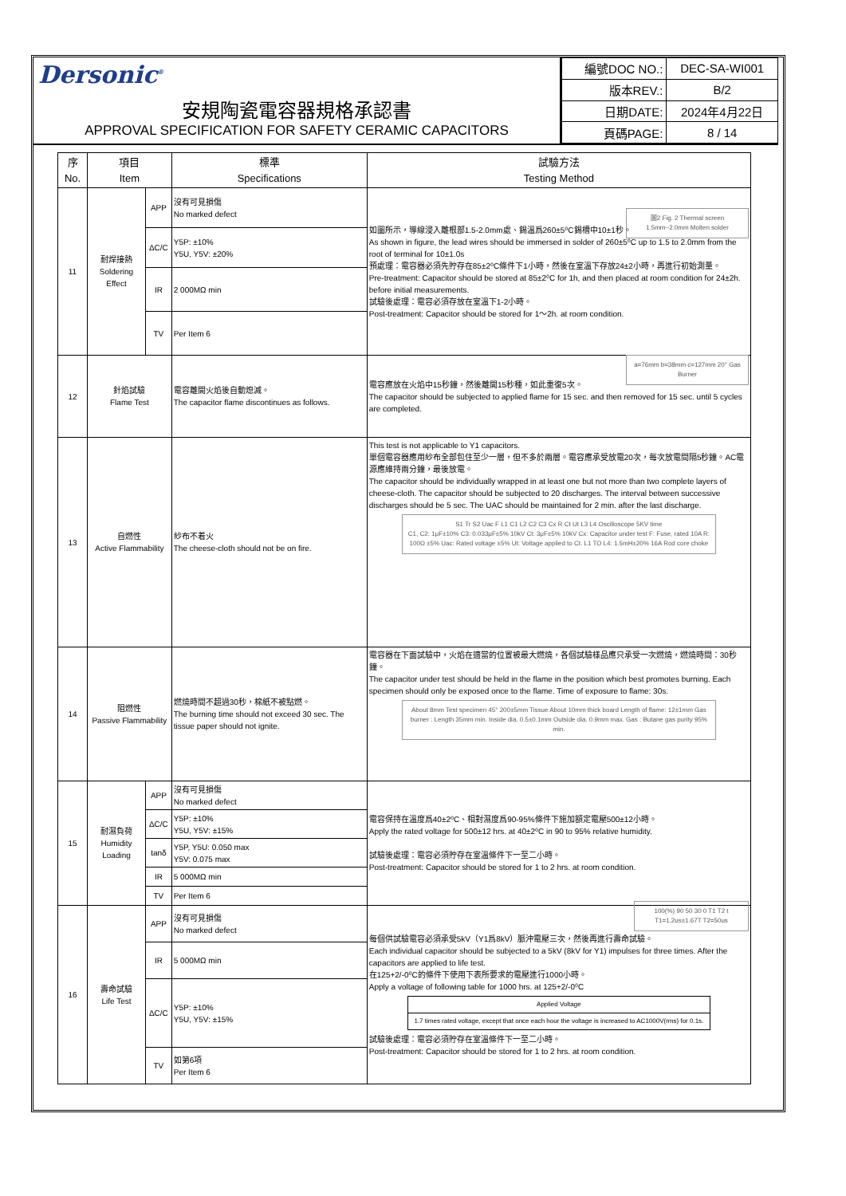Dersonic<sup>®</sup>
安規陶瓷電容器規格承認書
APPROVAL SPECIFICATION FOR SAFETY CERAMIC CAPACITORS
| 編號DOC NO.: | DEC-SA-WI001 |
| 版本REV.: | B/2 |
| 日期DATE: | 2024年4月22日 |
| 頁碼PAGE: | 8 / 14 |
| 序 No. | 項目 Item | | 標準 Specifications | 試驗方法 Testing Method |
| --- | --- | --- | --- | --- |
| 11 | 耐焊接熱 Soldering Effect | APP | 沒有可見損傷 No marked defect | 如圖所示，導線浸入離根部1.5-2.0mm處、錫溫爲260±5⁰C錫槽中10±1秒。 As shown in figure, the lead wires should be immersed in solder of 260±5⁰C up to 1.5 to 2.0mm from the root of terminal for 10±1.0s 圖2 Fig. 2 Thermal screen 1.5mm~2.0mm Molten solder 預處理：電容器必須先貯存在85±2⁰C條件下1小時，然後在室溫下存放24±2小時，再進行初始測量。 Pre-treatment: Capacitor should be stored at 85±2⁰C for 1h, and then placed at room condition for 24±2h. before initial measurements. 試驗後處理：電容必須存放在室溫下1-2小時。 Post-treatment: Capacitor should be stored for 1～2h. at room condition. |
| | | ΔC/C | Y5P: ±10% Y5U, Y5V: ±20% | |
| | | IR | 2 000MΩ min | |
| | | TV | Per Item 6 | |
| 12 | 針焰試驗 Flame Test | | 電容離開火焰後自動熄滅。 The capacitor flame discontinues as follows. | 電容應放在火焰中15秒鐘，然後離開15秒種，如此重復5次。 The capacitor should be subjected to applied flame for 15 sec. and then removed for 15 sec. until 5 cycles are completed. a=76mm b=38mm c=127mm 20° Gas Burner |
| 13 | 自燃性 Active Flammability | | 紗布不着火 The cheese-cloth should not be on fire. | This test is not applicable to Y1 capacitors. 單個電容器應用紗布全部包住至少一層，但不多於兩層。電容應承受放電20次，每次放電間隔5秒鐘。AC電源應維持兩分鐘，最後放電。 The capacitor should be individually wrapped in at least one but not more than two complete layers of cheese-cloth. The capacitor should be subjected to 20 discharges. The interval between successive discharges should be 5 sec. The UAC should be maintained for 2 min. after the last discharge. S1 Tr S2 Uac F L1 C1 L2 C2 C3 Cx R Ct Ut L3 L4 Oscilloscope 5KV time C1, C2: 1μF±10% C3: 0.033μF±5% 10kV Ct: 3μF±5% 10kV Cx: Capacitor under test F: Fuse, rated 10A R: 100Ω ±5% Uac: Rated voltage ±5% Ut: Voltage applied to Ct. L1 TO L4: 1.5mH±20% 16A Rod core choke |
| 14 | 阻燃性 Passive Flammability | | 燃燒時間不超過30秒，棉紙不被點燃。 The burning time should not exceed 30 sec. The tissue paper should not ignite. | 電容器在下面試驗中，火焰在適當的位置被最大燃燒，各個試驗樣品應只承受一次燃燒，燃燒時間：30秒鐘。 The capacitor under test should be held in the flame in the position which best promotes burning. Each specimen should only be exposed once to the flame. Time of exposure to flame: 30s. About 8mm Test specimen 45° 200±5mm Tissue About 10mm thick board Length of flame: 12±1mm Gas burner : Length 35mm min. Inside dia. 0.5±0.1mm Outside dia. 0.9mm max. Gas : Butane gas purity 95% min. |
| 15 | 耐濕負荷 Humidity Loading | APP | 沒有可見損傷 No marked defect | 電容保持在溫度爲40±2⁰C、相對濕度爲90-95%條件下施加額定電壓500±12小時。 Apply the rated voltage for 500±12 hrs. at 40±2⁰C in 90 to 95% relative humidity. 試驗後處理：電容必須貯存在室溫條件下一至二小時。 Post-treatment: Capacitor should be stored for 1 to 2 hrs. at room condition. |
| | | ΔC/C | Y5P: ±10% Y5U, Y5V: ±15% | |
| | | tanδ | Y5P, Y5U: 0.050 max Y5V: 0.075 max | |
| | | IR | 5 000MΩ min | |
| | | TV | Per Item 6 | |
| 16 | 壽命試驗 Life Test | APP | 沒有可見損傷 No marked defect | 每個供試驗電容必須承受5kV（Y1爲8kV）脈沖電壓三次，然後再進行壽命試驗。 Each individual capacitor should be subjected to a 5kV (8kV for Y1) impulses for three times. After the capacitors are applied to life test. 100(%) 90 50 30 0 T1 T2 t T1=1.2us±1.67T T2=50us 在125+2/-0⁰C的條件下使用下表所要求的電壓進行1000小時。 Apply a voltage of following table for 1000 hrs. at 125+2/-0⁰C / Applied Voltage / / 1.7 times rated voltage, except that once each hour the voltage is increased to AC1000V(rms) for 0.1s. / 試驗後處理：電容必須貯存在室溫條件下一至二小時。 Post-treatment: Capacitor should be stored for 1 to 2 hrs. at room condition. |
| | | IR | 5 000MΩ min | |
| | | ΔC/C | Y5P: ±10% Y5U, Y5V: ±15% | |
| | | TV | 如第6項 Per Item 6 | |